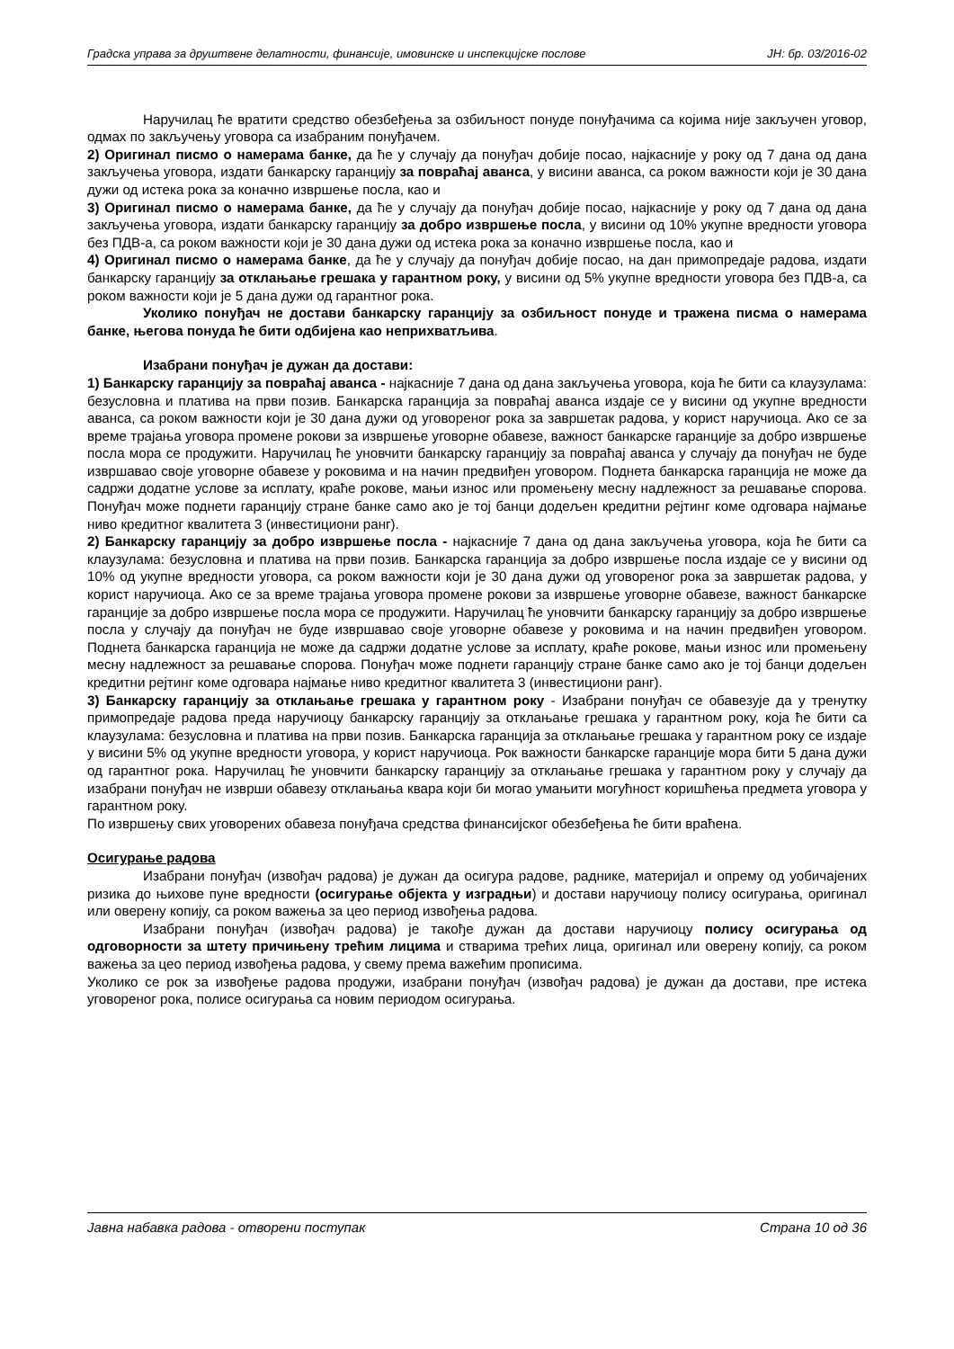Градска управа за друштвене делатности, финансије, имовинске и инспекцијске послове ЈН: бр. 03/2016-02
Наручилац ће вратити средство обезбеђења за озбиљност понуде понуђачима са којима није закључен уговор, одмах по закључењу уговора са изабраним понуђачем.
2) Оригинал писмо о намерама банке, да ће у случају да понуђач добије посао, најкасније у року од 7 дана од дана закључења уговора, издати банкарску гаранцију за повраћај аванса, у висини аванса, са роком важности који је 30 дана дужи од истека рока за коначно извршење посла, као и
3) Оригинал писмо о намерама банке, да ће у случају да понуђач добије посао, најкасније у року од 7 дана од дана закључења уговора, издати банкарску гаранцију за добро извршење посла, у висини од 10% укупне вредности уговора без ПДВ-а, са роком важности који је 30 дана дужи од истека рока за коначно извршење посла, као и
4) Оригинал писмо о намерама банке, да ће у случају да понуђач добије посао, на дан примопредаје радова, издати банкарску гаранцију за отклањање грешака у гарантном року, у висини од 5% укупне вредности уговора без ПДВ-а, са роком важности који је 5 дана дужи од гарантног рока.
Уколико понуђач не достави банкарску гаранцију за озбиљност понуде и тражена писма о намерама банке, његова понуда ће бити одбијена као неприхватљива.
Изабрани понуђач је дужан да достави:
1) Банкарску гаранцију за повраћај аванса - најкасније 7 дана од дана закључења уговора, која ће бити са клаузулама: безусловна и платива на први позив. Банкарска гаранција за повраћај аванса издаје се у висини од укупне вредности аванса, са роком важности који је 30 дана дужи од уговореног рока за завршетак радова, у корист наручиоца. Ако се за време трајања уговора промене рокови за извршење уговорне обавезе, важност банкарске гаранције за добро извршење посла мора се продужити. Наручилац ће уновчити банкарску гаранцију за повраћај аванса у случају да понуђач не буде извршавао своје уговорне обавезе у роковима и на начин предвиђен уговором. Поднета банкарска гаранција не може да садржи додатне услове за исплату, краће рокове, мањи износ или промењену месну надлежност за решавање спорова. Понуђач може поднети гаранцију стране банке само ако је тој банци додељен кредитни рејтинг коме одговара најмање ниво кредитног квалитета 3 (инвестициони ранг).
2) Банкарску гаранцију за добро извршење посла - најкасније 7 дана од дана закључења уговора, која ће бити са клаузулама: безусловна и платива на први позив. Банкарска гаранција за добро извршење посла издаје се у висини од 10% од укупне вредности уговора, са роком важности који је 30 дана дужи од уговореног рока за завршетак радова, у корист наручиоца. Ако се за време трајања уговора промене рокови за извршење уговорне обавезе, важност банкарске гаранције за добро извршење посла мора се продужити. Наручилац ће уновчити банкарску гаранцију за добро извршење посла у случају да понуђач не буде извршавао своје уговорне обавезе у роковима и на начин предвиђен уговором. Поднета банкарска гаранција не може да садржи додатне услове за исплату, краће рокове, мањи износ или промењену месну надлежност за решавање спорова. Понуђач може поднети гаранцију стране банке само ако је тој банци додељен кредитни рејтинг коме одговара најмање ниво кредитног квалитета 3 (инвестициони ранг).
3) Банкарску гаранцију за отклањање грешака у гарантном року - Изабрани понуђач се обавезује да у тренутку примопредаје радова преда наручиоцу банкарску гаранцију за отклањање грешака у гарантном року, која ће бити са клаузулама: безусловна и платива на први позив. Банкарска гаранција за отклањање грешака у гарантном року се издаје у висини 5% од укупне вредности уговора, у корист наручиоца. Рок важности банкарске гаранције мора бити 5 дана дужи од гарантног рока. Наручилац ће уновчити банкарску гаранцију за отклањање грешака у гарантном року у случају да изабрани понуђач не изврши обавезу отклањања квара који би могао умањити могућност коришћења предмета уговора у гарантном року.
По извршењу свих уговорених обавеза понуђача средства финансијског обезбеђења ће бити враћена.
Осигурање радова
Изабрани понуђач (извођач радова) је дужан да осигура радове, раднике, материјал и опрему од уобичајених ризика до њихове пуне вредности (осигурање објекта у изградњи) и достави наручиоцу полису осигурања, оригинал или оверену копију, са роком важења за цео период извођења радова.
Изабрани понуђач (извођач радова) је такође дужан да достави наручиоцу полису осигурања од одговорности за штету причињену трећим лицима и стварима трећих лица, оригинал или оверену копију, са роком важења за цео период извођења радова, у свему према важећим прописима.
Уколико се рок за извођење радова продужи, изабрани понуђач (извођач радова) је дужан да достави, пре истека уговореног рока, полисе осигурања са новим периодом осигурања.
Јавна набавка радова - отворени поступак Страна 10 од 36